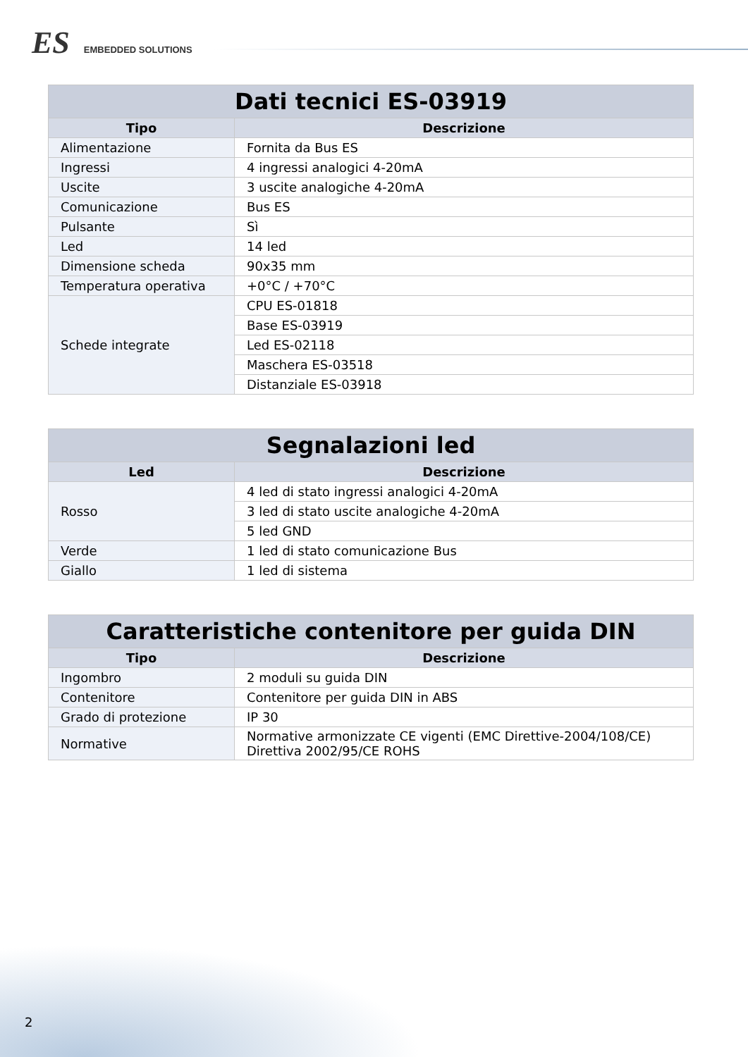ES EMBEDDED SOLUTIONS
| Dati tecnici ES-03919 | |
| --- | --- |
| Tipo | Descrizione |
| Alimentazione | Fornita da Bus ES |
| Ingressi | 4 ingressi analogici 4-20mA |
| Uscite | 3 uscite analogiche 4-20mA |
| Comunicazione | Bus ES |
| Pulsante | Sì |
| Led | 14 led |
| Dimensione scheda | 90x35 mm |
| Temperatura operativa | +0°C / +70°C |
| Schede integrate | CPU ES-01818 |
| | Base ES-03919 |
| | Led ES-02118 |
| | Maschera ES-03518 |
| | Distanziale ES-03918 |
| Segnalazioni led | |
| --- | --- |
| Led | Descrizione |
| Rosso | 4 led di stato ingressi analogici 4-20mA |
| | 3 led di stato uscite analogiche 4-20mA |
| | 5 led GND |
| Verde | 1 led di stato comunicazione Bus |
| Giallo | 1 led di sistema |
| Caratteristiche contenitore per guida DIN | |
| --- | --- |
| Tipo | Descrizione |
| Ingombro | 2 moduli su guida DIN |
| Contenitore | Contenitore per guida DIN in ABS |
| Grado di protezione | IP 30 |
| Normative | Normative armonizzate CE vigenti (EMC Direttive-2004/108/CE) Direttiva 2002/95/CE ROHS |
2